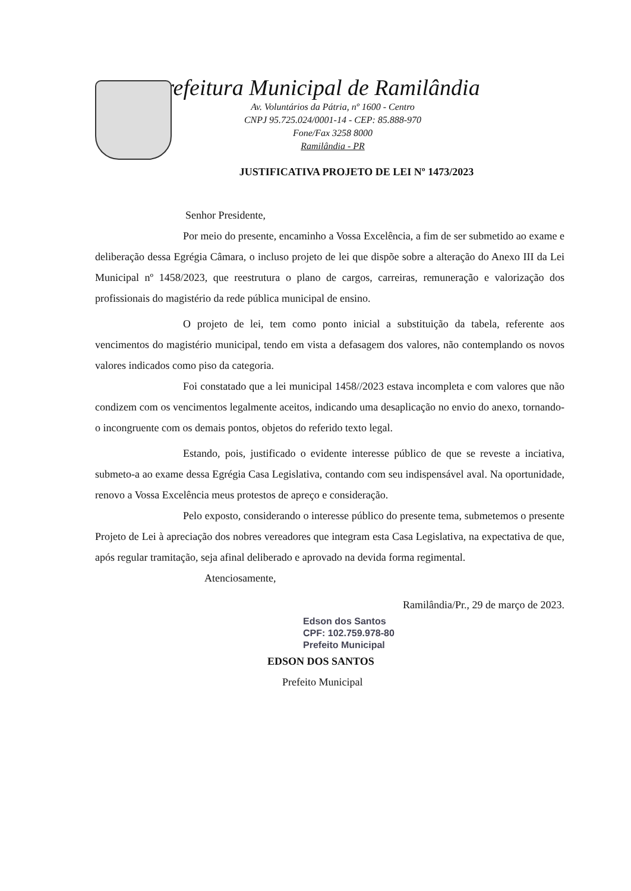Prefeitura Municipal de Ramilândia
Av. Voluntários da Pátria, nº 1600 - Centro
CNPJ 95.725.024/0001-14 - CEP: 85.888-970
Fone/Fax 3258 8000
Ramilândia - PR
JUSTIFICATIVA PROJETO DE LEI Nº 1473/2023
Senhor Presidente,
Por meio do presente, encaminho a Vossa Excelência, a fim de ser submetido ao exame e deliberação dessa Egrégia Câmara, o incluso projeto de lei que dispõe sobre a alteração do Anexo III da Lei Municipal nº 1458/2023, que reestrutura o plano de cargos, carreiras, remuneração e valorização dos profissionais do magistério da rede pública municipal de ensino.
O projeto de lei, tem como ponto inicial a substituição da tabela, referente aos vencimentos do magistério municipal, tendo em vista a defasagem dos valores, não contemplando os novos valores indicados como piso da categoria.
Foi constatado que a lei municipal 1458//2023 estava incompleta e com valores que não condizem com os vencimentos legalmente aceitos, indicando uma desaplicação no envio do anexo, tornando-o incongruente com os demais pontos, objetos do referido texto legal.
Estando, pois, justificado o evidente interesse público de que se reveste a inciativa, submeto-a ao exame dessa Egrégia Casa Legislativa, contando com seu indispensável aval. Na oportunidade, renovo a Vossa Excelência meus protestos de apreço e consideração.
Pelo exposto, considerando o interesse público do presente tema, submetemos o presente Projeto de Lei à apreciação dos nobres vereadores que integram esta Casa Legislativa, na expectativa de que, após regular tramitação, seja afinal deliberado e aprovado na devida forma regimental.
Atenciosamente,
Ramilândia/Pr., 29 de março de 2023.
Edson dos Santos
CPF: 102.759.978-80
Prefeito Municipal
EDSON DOS SANTOS
Prefeito Municipal